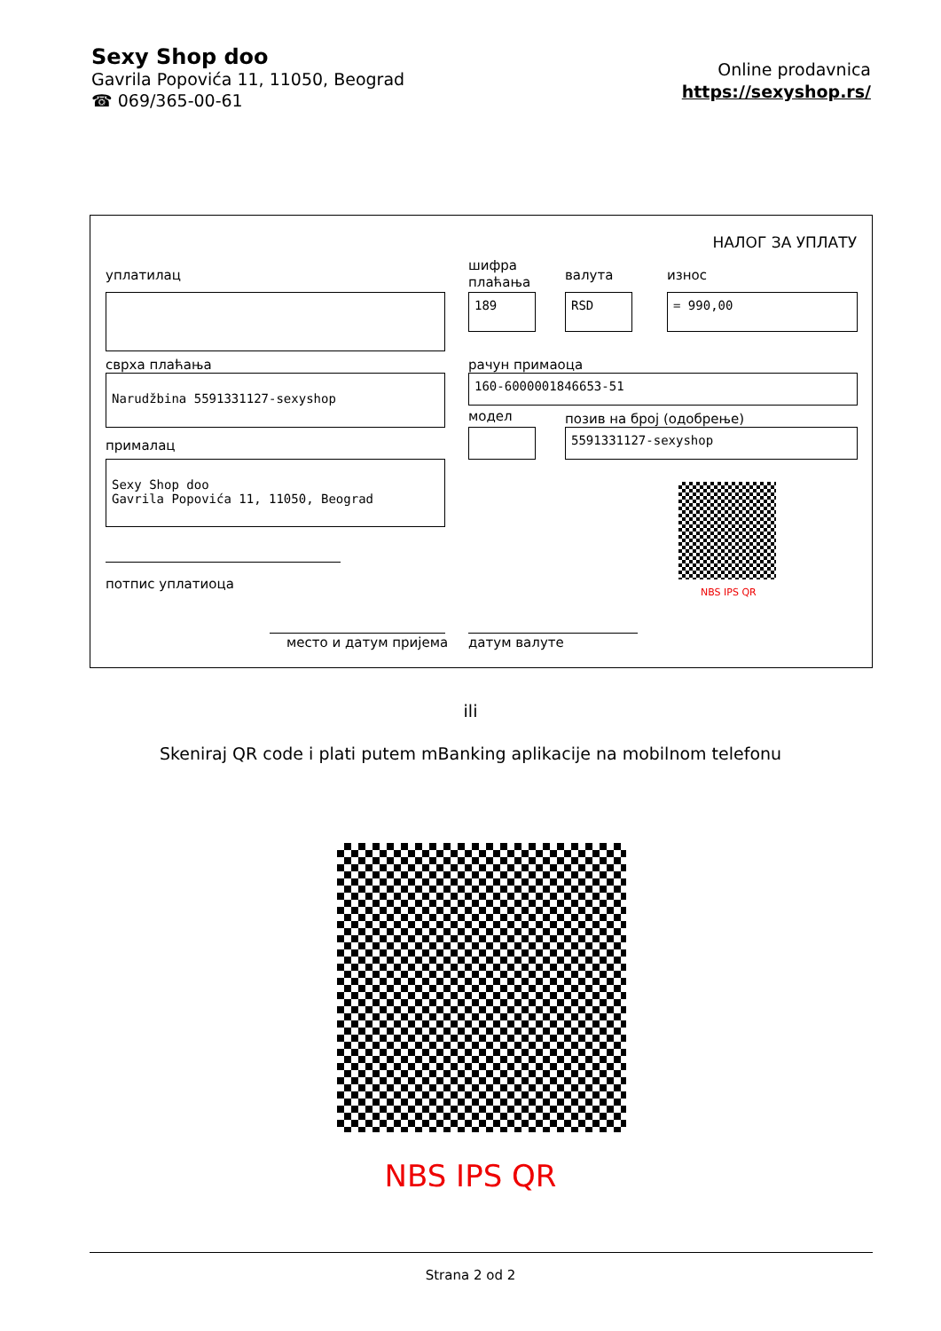Sexy Shop doo
Gavrila Popovića 11, 11050, Beograd
☎ 069/365-00-61
Online prodavnica
https://sexyshop.rs/
НАЛОГ ЗА УПЛАТУ
уплатилац
шифра
плаћања
валута износ
189 RSD = 990,00
сврха плаћања рачун примаоца
Narudžbina 5591331127-sexyshop 160-6000001846653-51
модел позив на број (одобрење)
5591331127-sexyshop
прималац
Sexy Shop doo
Gavrila Popovića 11, 11050, Beograd
NBS IPS QR
потпис уплатиоца
место и датум пријема датум валуте
ili
Skeniraj QR code i plati putem mBanking aplikacije na mobilnom telefonu
NBS IPS QR
Strana 2 od 2